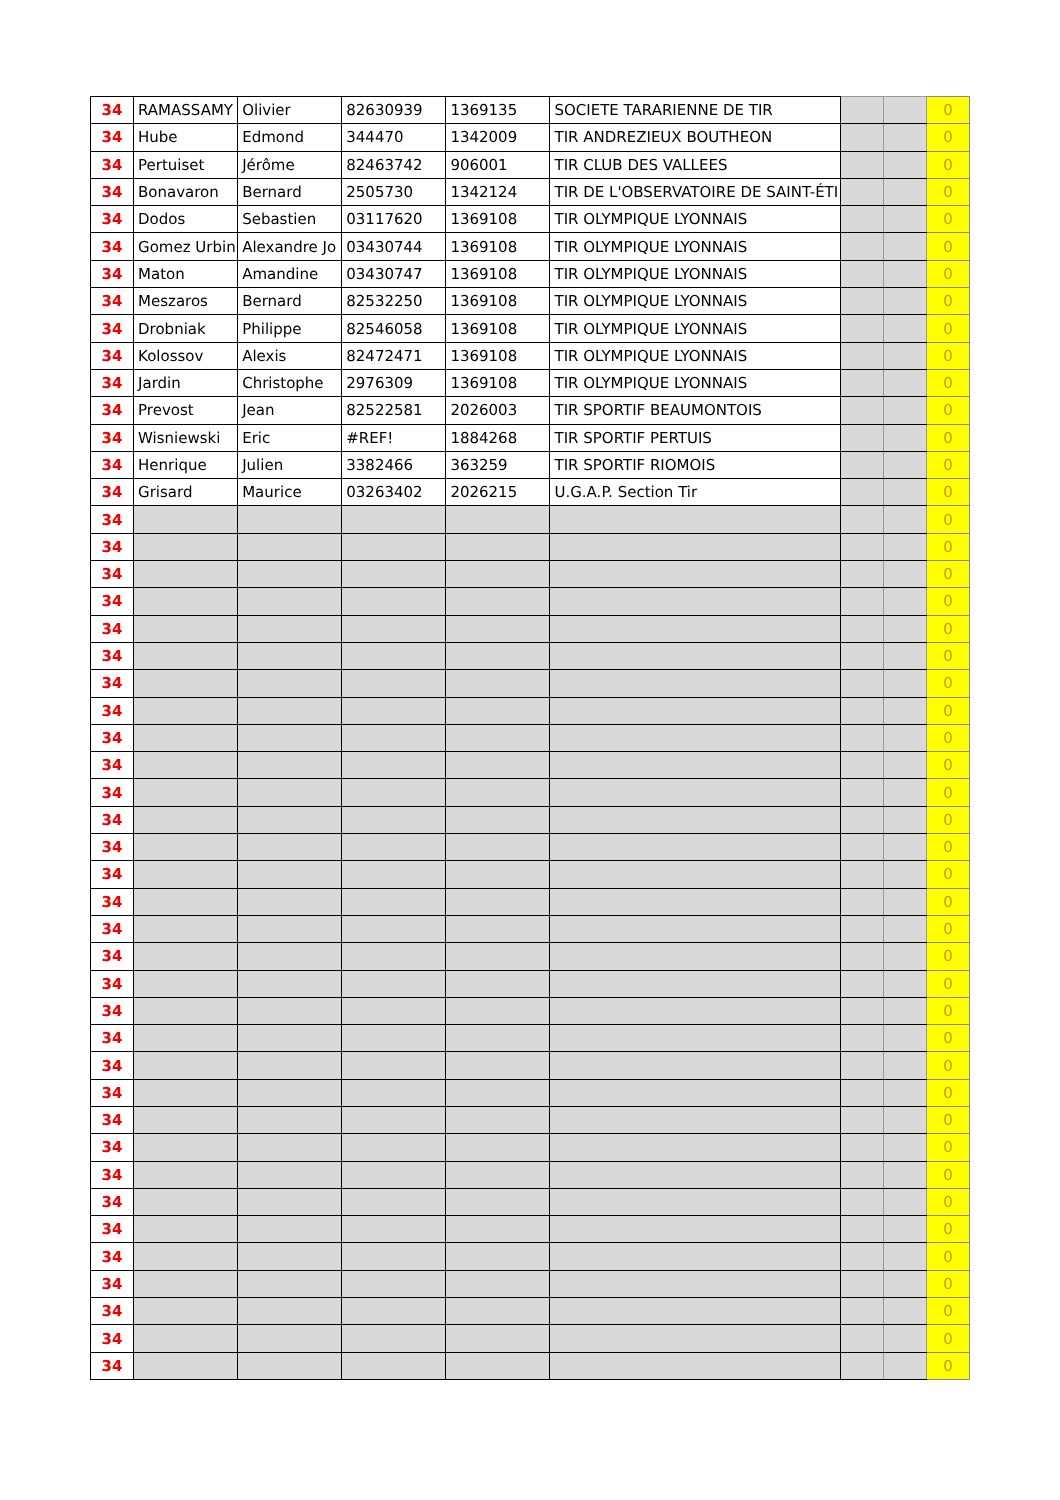| 34 | RAMASSAMY | Olivier | 82630939 | 1369135 | SOCIETE TARARIENNE DE TIR | | | 0 |
| 34 | Hube | Edmond | 344470 | 1342009 | TIR ANDREZIEUX BOUTHEON | | | 0 |
| 34 | Pertuiset | Jérôme | 82463742 | 906001 | TIR CLUB DES VALLEES | | | 0 |
| 34 | Bonavaron | Bernard | 2505730 | 1342124 | TIR DE L'OBSERVATOIRE DE SAINT-ÉTI | | | 0 |
| 34 | Dodos | Sebastien | 03117620 | 1369108 | TIR OLYMPIQUE LYONNAIS | | | 0 |
| 34 | Gomez Urbin | Alexandre Jo | 03430744 | 1369108 | TIR OLYMPIQUE LYONNAIS | | | 0 |
| 34 | Maton | Amandine | 03430747 | 1369108 | TIR OLYMPIQUE LYONNAIS | | | 0 |
| 34 | Meszaros | Bernard | 82532250 | 1369108 | TIR OLYMPIQUE LYONNAIS | | | 0 |
| 34 | Drobniak | Philippe | 82546058 | 1369108 | TIR OLYMPIQUE LYONNAIS | | | 0 |
| 34 | Kolossov | Alexis | 82472471 | 1369108 | TIR OLYMPIQUE LYONNAIS | | | 0 |
| 34 | Jardin | Christophe | 2976309 | 1369108 | TIR OLYMPIQUE LYONNAIS | | | 0 |
| 34 | Prevost | Jean | 82522581 | 2026003 | TIR SPORTIF BEAUMONTOIS | | | 0 |
| 34 | Wisniewski | Eric | #REF! | 1884268 | TIR SPORTIF PERTUIS | | | 0 |
| 34 | Henrique | Julien | 3382466 | 363259 | TIR SPORTIF RIOMOIS | | | 0 |
| 34 | Grisard | Maurice | 03263402 | 2026215 | U.G.A.P. Section Tir | | | 0 |
| 34 | | | | | | | | 0 |
| 34 | | | | | | | | 0 |
| 34 | | | | | | | | 0 |
| 34 | | | | | | | | 0 |
| 34 | | | | | | | | 0 |
| 34 | | | | | | | | 0 |
| 34 | | | | | | | | 0 |
| 34 | | | | | | | | 0 |
| 34 | | | | | | | | 0 |
| 34 | | | | | | | | 0 |
| 34 | | | | | | | | 0 |
| 34 | | | | | | | | 0 |
| 34 | | | | | | | | 0 |
| 34 | | | | | | | | 0 |
| 34 | | | | | | | | 0 |
| 34 | | | | | | | | 0 |
| 34 | | | | | | | | 0 |
| 34 | | | | | | | | 0 |
| 34 | | | | | | | | 0 |
| 34 | | | | | | | | 0 |
| 34 | | | | | | | | 0 |
| 34 | | | | | | | | 0 |
| 34 | | | | | | | | 0 |
| 34 | | | | | | | | 0 |
| 34 | | | | | | | | 0 |
| 34 | | | | | | | | 0 |
| 34 | | | | | | | | 0 |
| 34 | | | | | | | | 0 |
| 34 | | | | | | | | 0 |
| 34 | | | | | | | | 0 |
| 34 | | | | | | | | 0 |
| 34 | | | | | | | | 0 |